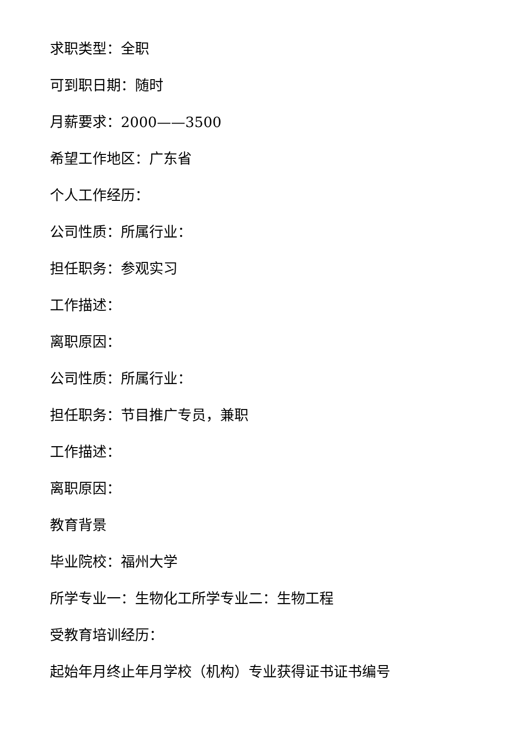求职类型：全职
可到职日期：随时
月薪要求：2000——3500
希望工作地区：广东省
个人工作经历：
公司性质：所属行业：
担任职务：参观实习
工作描述：
离职原因：
公司性质：所属行业：
担任职务：节目推广专员，兼职
工作描述：
离职原因：
教育背景
毕业院校：福州大学
所学专业一：生物化工所学专业二：生物工程
受教育培训经历：
起始年月终止年月学校（机构）专业获得证书证书编号